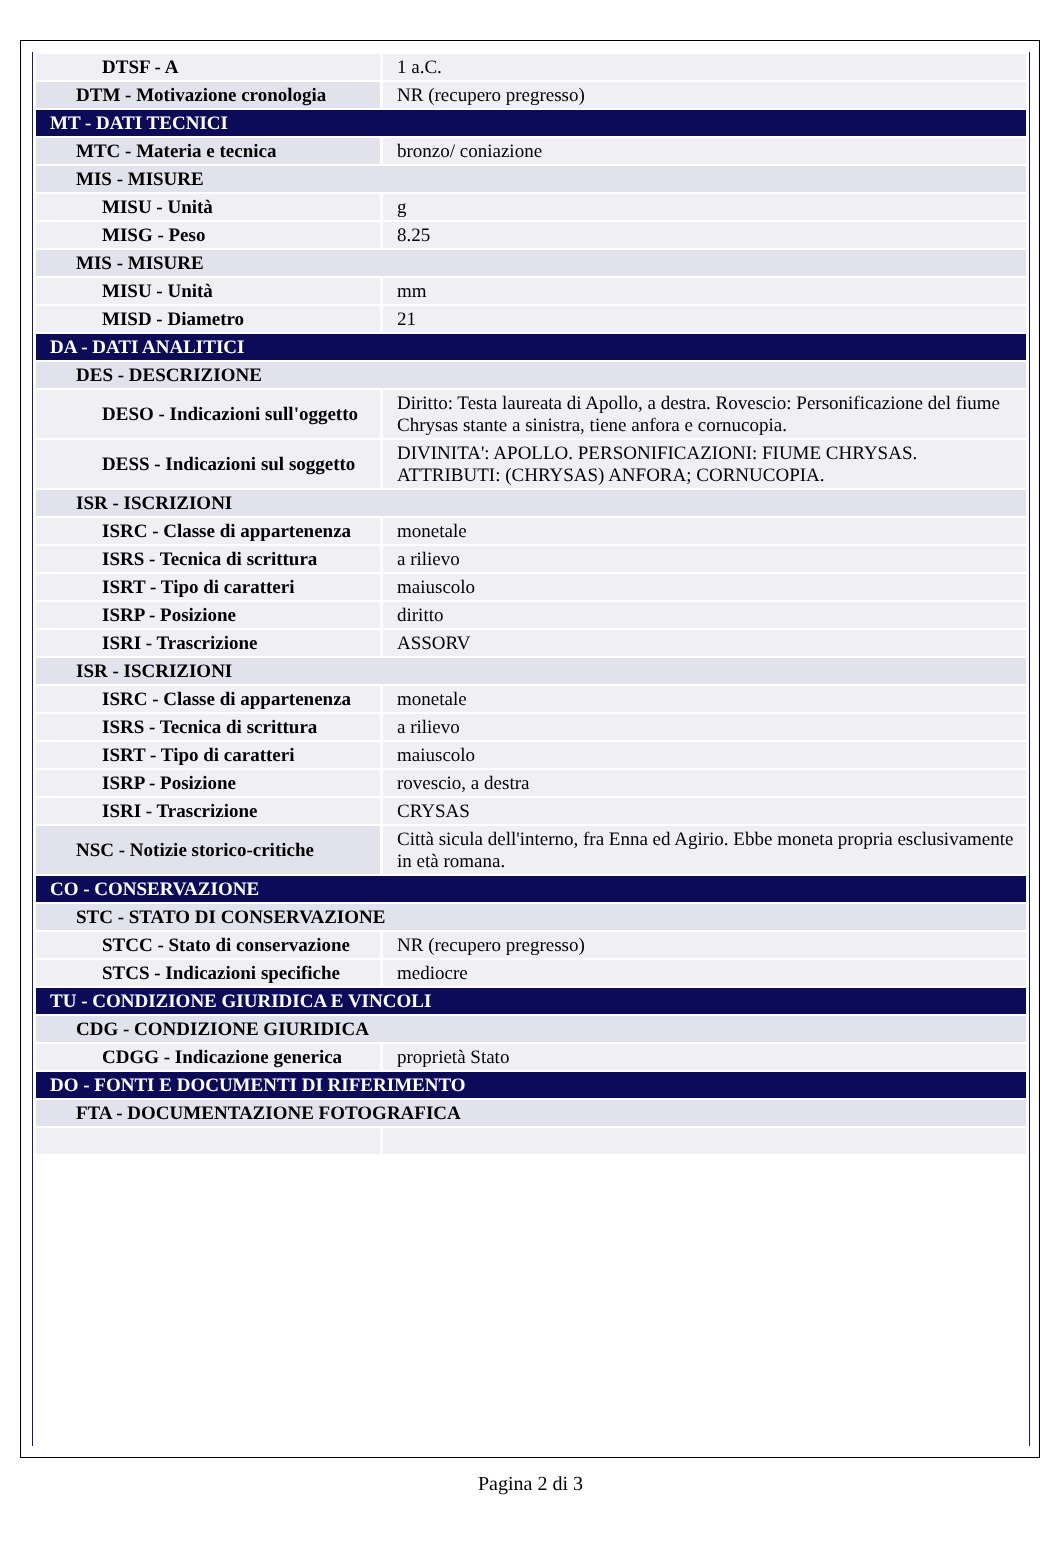| DTSF - A | 1 a.C. |
| DTM - Motivazione cronologia | NR (recupero pregresso) |
| MT - DATI TECNICI | |
| MTC - Materia e tecnica | bronzo/ coniazione |
| MIS - MISURE | |
| MISU - Unità | g |
| MISG - Peso | 8.25 |
| MIS - MISURE | |
| MISU - Unità | mm |
| MISD - Diametro | 21 |
| DA - DATI ANALITICI | |
| DES - DESCRIZIONE | |
| DESO - Indicazioni sull'oggetto | Diritto: Testa laureata di Apollo, a destra. Rovescio: Personificazione del fiume Chrysas stante a sinistra, tiene anfora e cornucopia. |
| DESS - Indicazioni sul soggetto | DIVINITA': APOLLO. PERSONIFICAZIONI: FIUME CHRYSAS. ATTRIBUTI: (CHRYSAS) ANFORA; CORNUCOPIA. |
| ISR - ISCRIZIONI | |
| ISRC - Classe di appartenenza | monetale |
| ISRS - Tecnica di scrittura | a rilievo |
| ISRT - Tipo di caratteri | maiuscolo |
| ISRP - Posizione | diritto |
| ISRI - Trascrizione | ASSORV |
| ISR - ISCRIZIONI | |
| ISRC - Classe di appartenenza | monetale |
| ISRS - Tecnica di scrittura | a rilievo |
| ISRT - Tipo di caratteri | maiuscolo |
| ISRP - Posizione | rovescio, a destra |
| ISRI - Trascrizione | CRYSAS |
| NSC - Notizie storico-critiche | Città sicula dell'interno, fra Enna ed Agirio. Ebbe moneta propria esclusivamente in età romana. |
| CO - CONSERVAZIONE | |
| STC - STATO DI CONSERVAZIONE | |
| STCC - Stato di conservazione | NR (recupero pregresso) |
| STCS - Indicazioni specifiche | mediocre |
| TU - CONDIZIONE GIURIDICA E VINCOLI | |
| CDG - CONDIZIONE GIURIDICA | |
| CDGG - Indicazione generica | proprietà Stato |
| DO - FONTI E DOCUMENTI DI RIFERIMENTO | |
| FTA - DOCUMENTAZIONE FOTOGRAFICA | |
Pagina 2 di 3